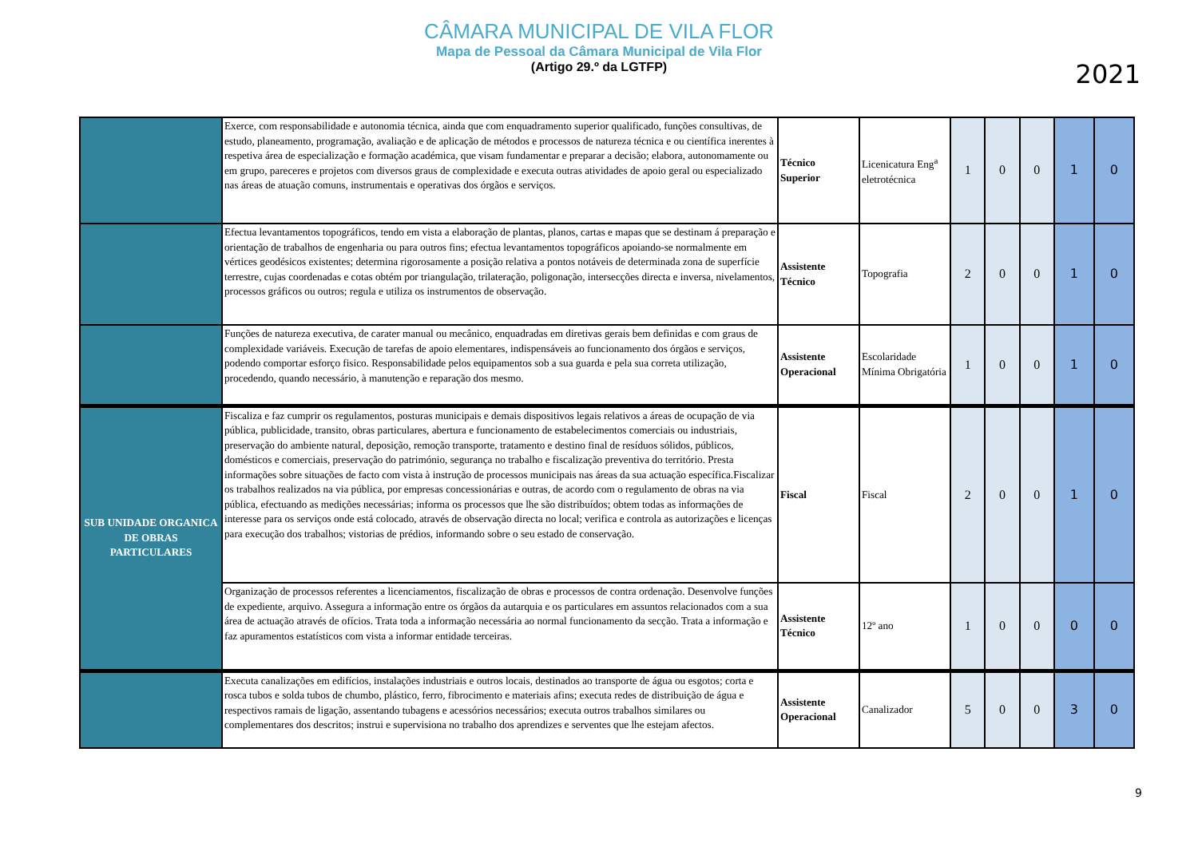CÂMARA MUNICIPAL DE VILA FLOR
Mapa de Pessoal da Câmara Municipal de Vila Flor
(Artigo 29.º da LGTFP)
2021
| | Exerce, com responsabilidade e autonomia técnica, ainda que com enquadramento superior qualificado, funções consultivas, de estudo, planeamento, programação, avaliação e de aplicação de métodos e processos de natureza técnica e ou científica inerentes à respetiva área de especialização e formação académica, que visam fundamentar e preparar a decisão; elabora, autonomamente ou em grupo, pareceres e projetos com diversos graus de complexidade e executa outras atividades de apoio geral ou especializado nas áreas de atuação comuns, instrumentais e operativas dos órgãos e serviços. | Técnico Superior | Licenicatura Eng<sup>a</sup> eletrotécnica | 1 | 0 | 0 | 1 | 0 |
| | Efectua levantamentos topográficos, tendo em vista a elaboração de plantas, planos, cartas e mapas que se destinam á preparação e orientação de trabalhos de engenharia ou para outros fins; efectua levantamentos topográficos apoiando-se normalmente em vértices geodésicos existentes; determina rigorosamente a posição relativa a pontos notáveis de determinada zona de superfície terrestre, cujas coordenadas e cotas obtém por triangulação, trilateração, poligonação, intersecções directa e inversa, nivelamentos, processos gráficos ou outros; regula e utiliza os instrumentos de observação. | Assistente Técnico | Topografia | 2 | 0 | 0 | 1 | 0 |
| | Funções de natureza executiva, de carater manual ou mecânico, enquadradas em diretivas gerais bem definidas e com graus de complexidade variáveis. Execução de tarefas de apoio elementares, indispensáveis ao funcionamento dos órgãos e serviços, podendo comportar esforço fisico. Responsabilidade pelos equipamentos sob a sua guarda e pela sua correta utilização, procedendo, quando necessário, à manutenção e reparação dos mesmo. | Assistente Operacional | Escolaridade Mínima Obrigatória | 1 | 0 | 0 | 1 | 0 |
| SUB UNIDADE ORGANICA DE OBRAS PARTICULARES | Fiscaliza e faz cumprir os regulamentos, posturas municipais e demais dispositivos legais relativos a áreas de ocupação de via pública, publicidade, transito, obras particulares, abertura e funcionamento de estabelecimentos comerciais ou industriais, preservação do ambiente natural, deposição, remoção transporte, tratamento e destino final de resíduos sólidos, públicos, domésticos e comerciais, preservação do património, segurança no trabalho e fiscalização preventiva do território. Presta informações sobre situações de facto com vista à instrução de processos municipais nas áreas da sua actuação específica.Fiscalizar os trabalhos realizados na via pública, por empresas concessionárias e outras, de acordo com o regulamento de obras na via pública, efectuando as medições necessárias; informa os processos que lhe são distribuídos; obtem todas as informações de interesse para os serviços onde está colocado, através de observação directa no local; verifica e controla as autorizações e licenças para execução dos trabalhos; vistorias de prédios, informando sobre o seu estado de conservação. | Fiscal | Fiscal | 2 | 0 | 0 | 1 | 0 |
| | Organização de processos referentes a licenciamentos, fiscalização de obras e processos de contra ordenação. Desenvolve funções de expediente, arquivo. Assegura a informação entre os órgãos da autarquia e os particulares em assuntos relacionados com a sua área de actuação através de ofícios. Trata toda a informação necessária ao normal funcionamento da secção. Trata a informação e faz apuramentos estatísticos com vista a informar entidade terceiras. | Assistente Técnico | 12º ano | 1 | 0 | 0 | 0 | 0 |
| | Executa canalizações em edifícios, instalações industriais e outros locais, destinados ao transporte de água ou esgotos; corta e rosca tubos e solda tubos de chumbo, plástico, ferro, fibrocimento e materiais afins; executa redes de distribuição de água e respectivos ramais de ligação, assentando tubagens e acessórios necessários; executa outros trabalhos similares ou complementares dos descritos; instrui e supervisiona no trabalho dos aprendizes e serventes que lhe estejam afectos. | Assistente Operacional | Canalizador | 5 | 0 | 0 | 3 | 0 |
9